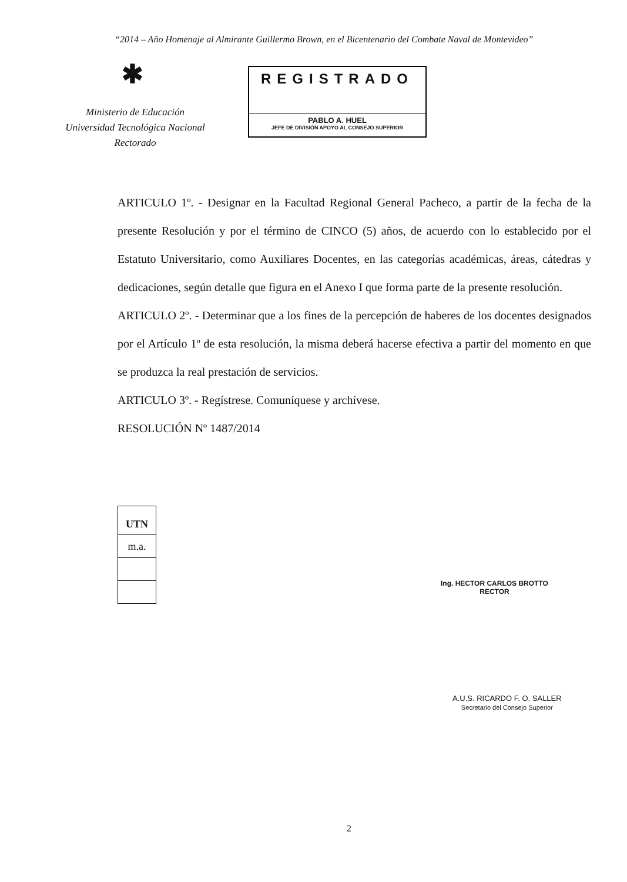“2014 – Año Homenaje al Almirante Guillermo Brown, en el Bicentenario del Combate Naval de Montevideo”
✱
Ministerio de Educación
Universidad Tecnológica Nacional
Rectorado
REGISTRADO
PABLO A. HUEL
JEFE DE DIVISIÓN APOYO AL CONSEJO SUPERIOR
ARTICULO 1º. - Designar en la Facultad Regional General Pacheco, a partir de la fecha de la presente Resolución y por el término de CINCO (5) años, de acuerdo con lo establecido por el Estatuto Universitario, como Auxiliares Docentes, en las categorías académicas, áreas, cátedras y dedicaciones, según detalle que figura en el Anexo I que forma parte de la presente resolución.
ARTICULO 2º. - Determinar que a los fines de la percepción de haberes de los docentes designados por el Artículo 1º de esta resolución, la misma deberá hacerse efectiva a partir del momento en que se produzca la real prestación de servicios.
ARTICULO 3º. - Regístrese. Comuníquese y archívese.
RESOLUCIÓN Nº 1487/2014
UTN
m.a.
Ing. HECTOR CARLOS BROTTO
RECTOR
A.U.S. RICARDO F. O. SALLER
Secretario del Consejo Superior
2